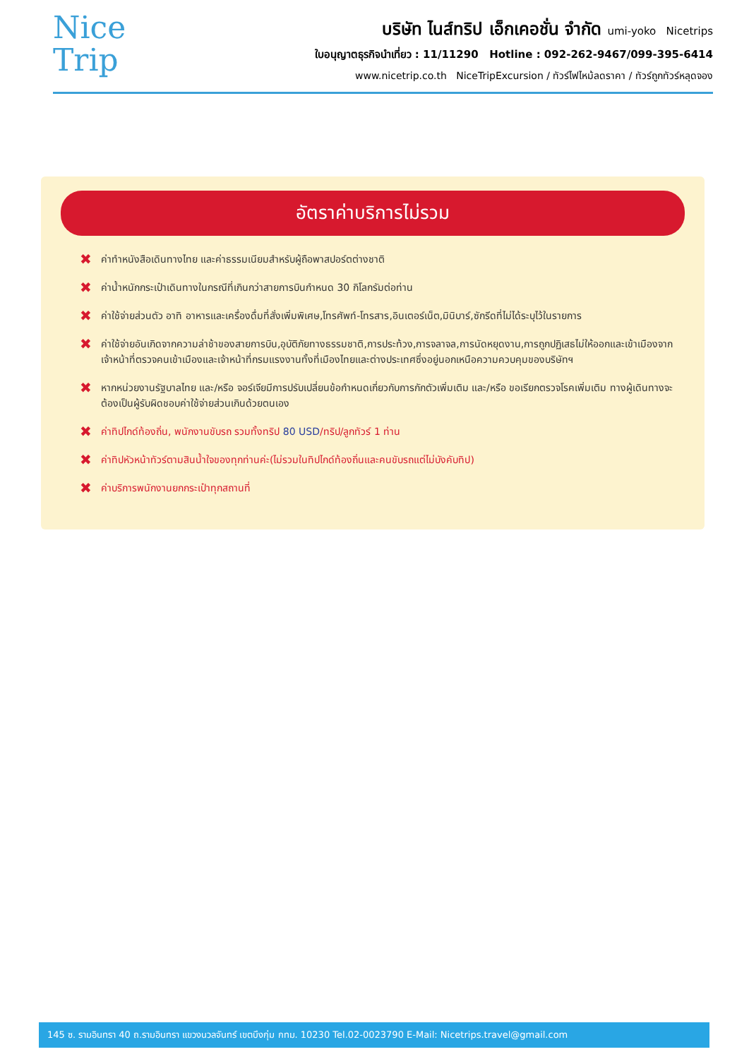Nice
Trip
บริษัท ไนส์ทริป เอ็กเคอชั่น จำกัด umi-yoko Nicetrips
ใบอนุญาตธุรกิจนำเที่ยว : 11/11290 Hotline : 092-262-9467/099-395-6414
www.nicetrip.co.th NiceTripExcursion / ทัวร์ไฟไหม้ลดราคา / ทัวร์ถูกทัวร์หลุดจอง
อัตราค่าบริการไม่รวม
✖ ค่าทำหนังสือเดินทางไทย และค่าธรรมเนียมสำหรับผู้ถือพาสปอร์ตต่างชาติ
✖ ค่าน้ำหนักกระเป๋าเดินทางในกรณีที่เกินกว่าสายการบินกำหนด 30 กิโลกรัมต่อท่าน
✖ ค่าใช้จ่ายส่วนตัว อาทิ อาหารและเครื่องดื่มที่สั่งเพิ่มพิเศษ,โทรศัพท์-โทรสาร,อินเตอร์เน็ต,มินิบาร์,ซักรีดที่ไม่ได้ระบุไว้ในรายการ
✖ ค่าใช้จ่ายอันเกิดจากความล่าช้าของสายการบิน,อุบัติภัยทางธรรมชาติ,การประท้วง,การจลาจล,การนัดหยุดงาน,การถูกปฏิเสธไม่ให้ออกและเข้าเมืองจากเจ้าหน้าที่ตรวจคนเข้าเมืองและเจ้าหน้าที่กรมแรงงานทั้งที่เมืองไทยและต่างประเทศซึ่งอยู่นอกเหนือความควบคุมของบริษัทฯ
✖ หากหน่วยงานรัฐบาลไทย และ/หรือ จอร์เจียมีการปรับเปลี่ยนข้อกำหนดเกี่ยวกับการกักตัวเพิ่มเติม และ/หรือ ขอเรียกตรวจโรคเพิ่มเติม ทางผู้เดินทางจะต้องเป็นผู้รับผิดชอบค่าใช้จ่ายส่วนเกินด้วยตนเอง
✖ ค่าทิปไกด์ท้องถิ่น, พนักงานขับรถ รวมทั้งทริป 80 USD/ทริป/ลูกทัวร์ 1 ท่าน
✖ ค่าทิปหัวหน้าทัวร์ตามสินน้ำใจของทุกท่านค่ะ(ไม่รวมในทิปไกด์ท้องถิ่นและคนขับรถแต่ไม่บังคับทิป)
✖ ค่าบริการพนักงานยกกระเป๋าทุกสถานที่
145 ซ. รามอินทรา 40 ถ.รามอินทรา แขวงนวลจันทร์ เขตบึงกุ่ม กทม. 10230 Tel.02-0023790 E-Mail: Nicetrips.travel@gmail.com